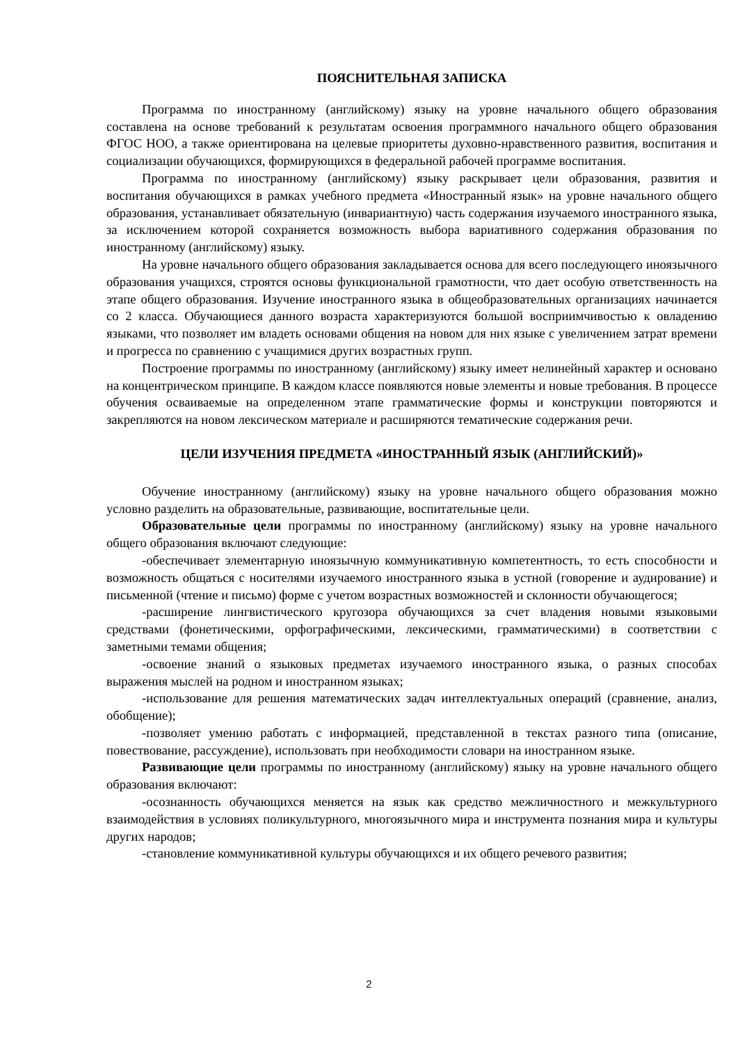ПОЯСНИТЕЛЬНАЯ ЗАПИСКА
Программа по иностранному (английскому) языку на уровне начального общего образования составлена на основе требований к результатам освоения программного начального общего образования ФГОС НОО, а также ориентирована на целевые приоритеты духовно-нравственного развития, воспитания и социализации обучающихся, формирующихся в федеральной рабочей программе воспитания.
Программа по иностранному (английскому) языку раскрывает цели образования, развития и воспитания обучающихся в рамках учебного предмета «Иностранный язык» на уровне начального общего образования, устанавливает обязательную (инвариантную) часть содержания изучаемого иностранного языка, за исключением которой сохраняется возможность выбора вариативного содержания образования по иностранному (английскому) языку.
На уровне начального общего образования закладывается основа для всего последующего иноязычного образования учащихся, строятся основы функциональной грамотности, что дает особую ответственность на этапе общего образования. Изучение иностранного языка в общеобразовательных организациях начинается со 2 класса. Обучающиеся данного возраста характеризуются большой восприимчивостью к овладению языками, что позволяет им владеть основами общения на новом для них языке с увеличением затрат времени и прогресса по сравнению с учащимися других возрастных групп.
Построение программы по иностранному (английскому) языку имеет нелинейный характер и основано на концентрическом принципе. В каждом классе появляются новые элементы и новые требования. В процессе обучения осваиваемые на определенном этапе грамматические формы и конструкции повторяются и закрепляются на новом лексическом материале и расширяются тематические содержания речи.
ЦЕЛИ ИЗУЧЕНИЯ ПРЕДМЕТА «ИНОСТРАННЫЙ ЯЗЫК (АНГЛИЙСКИЙ)»
Обучение иностранному (английскому) языку на уровне начального общего образования можно условно разделить на образовательные, развивающие, воспитательные цели.
Образовательные цели программы по иностранному (английскому) языку на уровне начального общего образования включают следующие:
-обеспечивает элементарную иноязычную коммуникативную компетентность, то есть способности и возможность общаться с носителями изучаемого иностранного языка в устной (говорение и аудирование) и письменной (чтение и письмо) форме с учетом возрастных возможностей и склонности обучающегося;
-расширение лингвистического кругозора обучающихся за счет владения новыми языковыми средствами (фонетическими, орфографическими, лексическими, грамматическими) в соответствии с заметными темами общения;
-освоение знаний о языковых предметах изучаемого иностранного языка, о разных способах выражения мыслей на родном и иностранном языках;
-использование для решения математических задач интеллектуальных операций (сравнение, анализ, обобщение);
-позволяет умению работать с информацией, представленной в текстах разного типа (описание, повествование, рассуждение), использовать при необходимости словари на иностранном языке.
Развивающие цели программы по иностранному (английскому) языку на уровне начального общего образования включают:
-осознанность обучающихся меняется на язык как средство межличностного и межкультурного взаимодействия в условиях поликультурного, многоязычного мира и инструмента познания мира и культуры других народов;
-становление коммуникативной культуры обучающихся и их общего речевого развития;
2